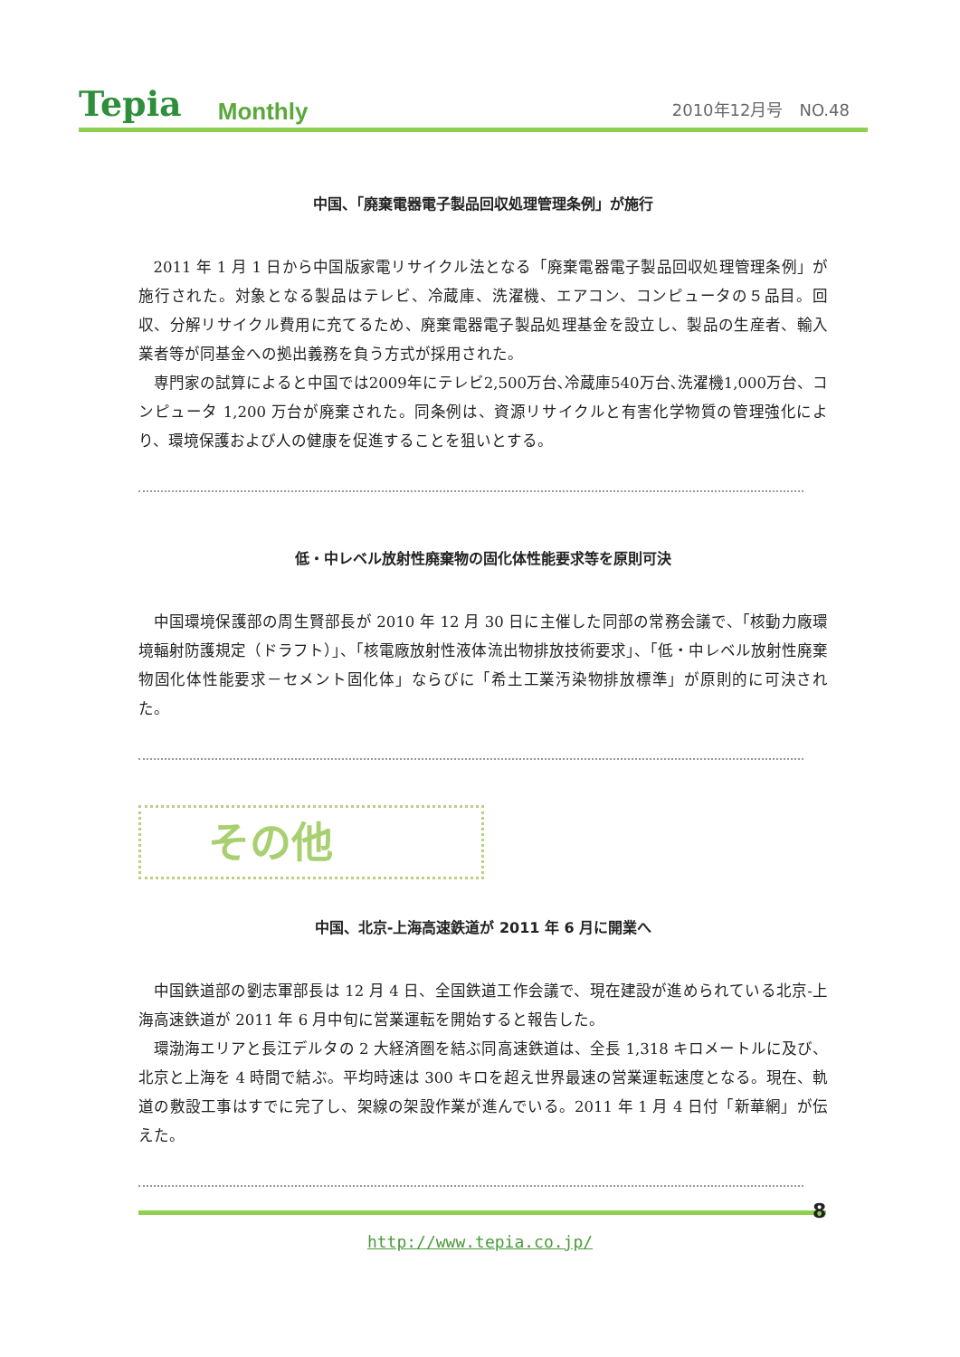Tepia Monthly 2010年12月号　NO.48
中国、「廃棄電器電子製品回収処理管理条例」が施行
2011 年 1 月 1 日から中国版家電リサイクル法となる「廃棄電器電子製品回収処理管理条例」が施行された。対象となる製品はテレビ、冷蔵庫、洗濯機、エアコン、コンピュータの５品目。回収、分解リサイクル費用に充てるため、廃棄電器電子製品処理基金を設立し、製品の生産者、輸入業者等が同基金への拠出義務を負う方式が採用された。
専門家の試算によると中国では2009年にテレビ2,500万台､冷蔵庫540万台､洗濯機1,000万台、コンピュータ 1,200 万台が廃棄された。同条例は、資源リサイクルと有害化学物質の管理強化により、環境保護および人の健康を促進することを狙いとする。
低・中レベル放射性廃棄物の固化体性能要求等を原則可決
中国環境保護部の周生賢部長が 2010 年 12 月 30 日に主催した同部の常務会議で、「核動力廠環境輻射防護規定（ドラフト）」、「核電廠放射性液体流出物排放技術要求」、「低・中レベル放射性廃棄物固化体性能要求－セメント固化体」ならびに「希土工業汚染物排放標準」が原則的に可決された。
その他
中国、北京-上海高速鉄道が 2011 年 6 月に開業へ
中国鉄道部の劉志軍部長は 12 月 4 日、全国鉄道工作会議で、現在建設が進められている北京-上海高速鉄道が 2011 年 6 月中旬に営業運転を開始すると報告した。
環渤海エリアと長江デルタの 2 大経済圏を結ぶ同高速鉄道は、全長 1,318 キロメートルに及び、北京と上海を 4 時間で結ぶ。平均時速は 300 キロを超え世界最速の営業運転速度となる。現在、軌道の敷設工事はすでに完了し、架線の架設作業が進んでいる。2011 年 1 月 4 日付「新華網」が伝えた。
8
http://www.tepia.co.jp/